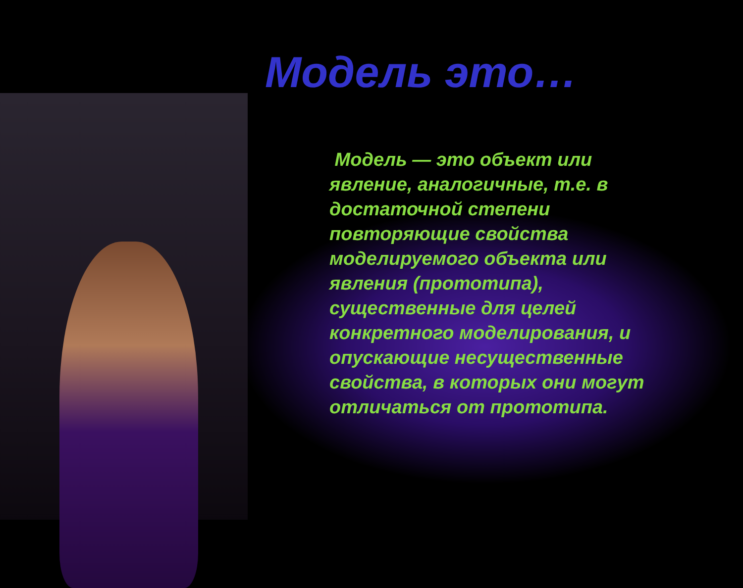Модель это…
Модель — это объект или явление, аналогичные, т.е. в достаточной степени повторяющие свойства моделируемого объекта или явления (прототипа), существенные для целей конкретного моделирования, и опускающие несущественные свойства, в которых они могут отличаться от прототипа.